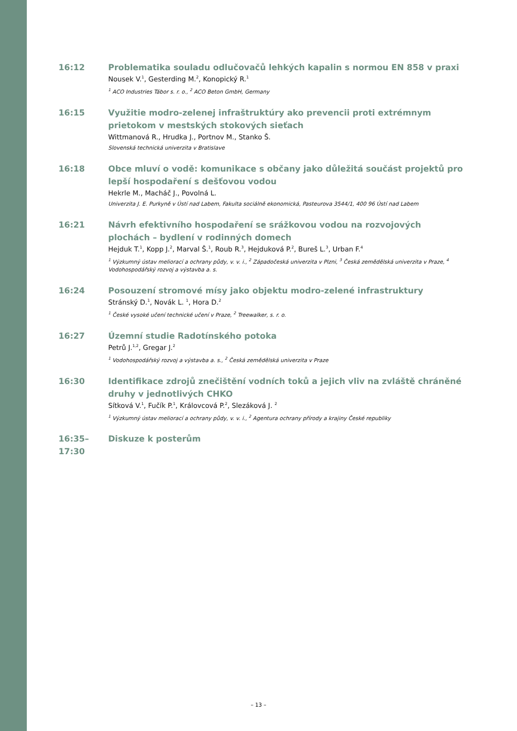16:12 Problematika souladu odlučovačů lehkých kapalin s normou EN 858 v praxi
Nousek V.<sup>1</sup>, Gesterding M.<sup>2</sup>, Konopický R.<sup>1</sup>
<sup>1</sup> ACO Industries Tábor s. r. o., <sup>2</sup> ACO Beton GmbH, Germany
16:15 Využitie modro-zelenej infraštruktúry ako prevencii proti extrémnym prietokom v mestských stokových sieťach
Wittmanová R., Hrudka J., Portnov M., Stanko Š.
Slovenská technická univerzita v Bratislave
16:18 Obce mluví o vodě: komunikace s občany jako důležitá součást projektů pro lepší hospodaření s dešťovou vodou
Hekrle M., Macháč J., Povolná L.
Univerzita J. E. Purkyně v Ústí nad Labem, Fakulta sociálně ekonomická, Pasteurova 3544/1, 400 96 Ústí nad Labem
16:21 Návrh efektivního hospodaření se srážkovou vodou na rozvojových plochách – bydlení v rodinných domech
Hejduk T.<sup>1</sup>, Kopp J.<sup>2</sup>, Marval Š.<sup>1</sup>, Roub R.<sup>3</sup>, Hejduková P.<sup>2</sup>, Bureš L.<sup>3</sup>, Urban F.<sup>4</sup>
<sup>1</sup> Výzkumný ústav meliorací a ochrany půdy, v. v. i., <sup>2</sup> Západočeská univerzita v Plzni, <sup>3</sup> Česká zemědělská univerzita v Praze, <sup>4</sup> Vodohospodářský rozvoj a výstavba a. s.
16:24 Posouzení stromové mísy jako objektu modro-zelené infrastruktury
Stránský D.<sup>1</sup>, Novák L. <sup>1</sup>, Hora D.<sup>2</sup>
<sup>1</sup> České vysoké učení technické učení v Praze, <sup>2</sup> Treewalker, s. r. o.
16:27 Územní studie Radotínského potoka
Petrů J.<sup>1,2</sup>, Gregar J.<sup>2</sup>
<sup>1</sup> Vodohospodářský rozvoj a výstavba a. s., <sup>2</sup> Česká zemědělská univerzita v Praze
16:30 Identifikace zdrojů znečištění vodních toků a jejich vliv na zvláště chráněné druhy v jednotlivých CHKO
Sítková V.<sup>1</sup>, Fučík P.<sup>1</sup>, Královcová P.<sup>2</sup>, Slezáková J. <sup>2</sup>
<sup>1</sup> Výzkumný ústav meliorací a ochrany půdy, v. v. i., <sup>2</sup> Agentura ochrany přírody a krajiny České republiky
16:35–17:30
Diskuze k posterům
– 13 –